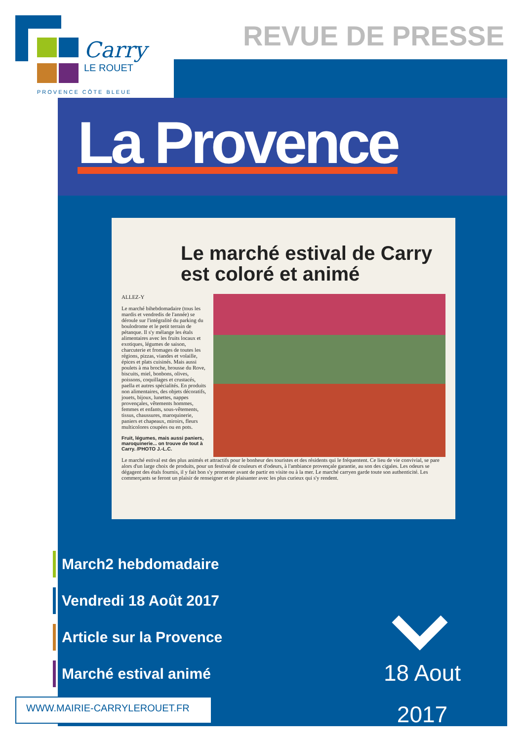Carry
LE ROUET
PROVENCE CÔTE BLEUE
REVUE DE PRESSE
La Provence
Le marché estival de Carry est coloré et animé
ALLEZ-Y
Le marché bihebdomadaire (tous les mardis et vendredis de l'année) se déroule sur l'intégralité du parking du boulodrome et le petit terrain de pétanque. Il s'y mélange les étals alimentaires avec les fruits locaux et exotiques, légumes de saison, charcuterie et fromages de toutes les régions, pizzas, viandes et volaille, épices et plats cuisinés. Mais aussi poulets à ma broche, brousse du Rove, biscuits, miel, bonbons, olives, poissons, coquillages et crustacés, paella et autres spécialités. En produits non alimentaires, des objets décoratifs, jouets, bijoux, lunettes, nappes provençales, vêtements hommes, femmes et enfants, sous-vêtements, tissus, chaussures, maroquinerie, paniers et chapeaux, miroirs, fleurs multicolores coupées ou en pots.
Fruit, légumes, mais aussi paniers, maroquinerie... on trouve de tout à Carry. /PHOTO J.-L.C.
Le marché estival est des plus animés et attractifs pour le bonheur des touristes et des résidents qui le fréquentent. Ce lieu de vie convivial, se pare alors d'un large choix de produits, pour un festival de couleurs et d'odeurs, à l'ambiance provençale garantie, au son des cigales. Les odeurs se dégagent des étals fournis, il y fait bon s'y promener avant de partir en visite ou à la mer. Le marché carryen garde toute son authenticité. Les commerçants se feront un plaisir de renseigner et de plaisanter avec les plus curieux qui s'y rendent.
March2 hebdomadaire
Vendredi 18 Août 2017
Article sur la Provence
Marché estival animé
18 Aout
2017
WWW.MAIRIE-CARRYLEROUET.FR